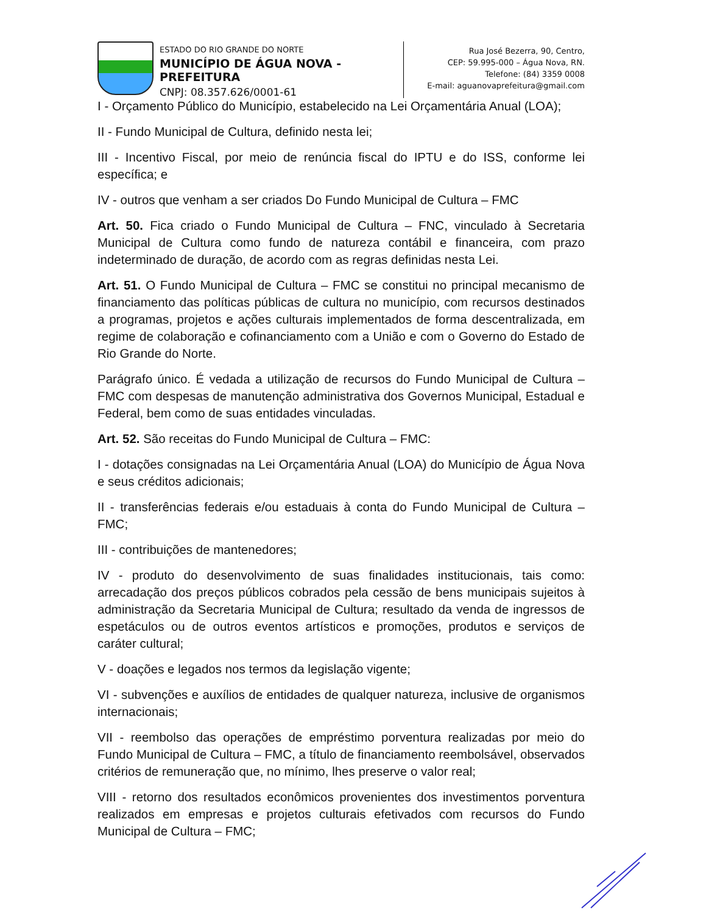ESTADO DO RIO GRANDE DO NORTE
MUNICÍPIO DE ÁGUA NOVA - PREFEITURA
CNPJ: 08.357.626/0001-61
Rua José Bezerra, 90, Centro,
CEP: 59.995-000 – Água Nova, RN.
Telefone: (84) 3359 0008
E-mail: aguanovaprefeitura@gmail.com
I - Orçamento Público do Município, estabelecido na Lei Orçamentária Anual (LOA);
II - Fundo Municipal de Cultura, definido nesta lei;
III - Incentivo Fiscal, por meio de renúncia fiscal do IPTU e do ISS, conforme lei específica; e
IV - outros que venham a ser criados Do Fundo Municipal de Cultura – FMC
Art. 50. Fica criado o Fundo Municipal de Cultura – FNC, vinculado à Secretaria Municipal de Cultura como fundo de natureza contábil e financeira, com prazo indeterminado de duração, de acordo com as regras definidas nesta Lei.
Art. 51. O Fundo Municipal de Cultura – FMC se constitui no principal mecanismo de financiamento das políticas públicas de cultura no município, com recursos destinados a programas, projetos e ações culturais implementados de forma descentralizada, em regime de colaboração e cofinanciamento com a União e com o Governo do Estado de Rio Grande do Norte.
Parágrafo único. É vedada a utilização de recursos do Fundo Municipal de Cultura – FMC com despesas de manutenção administrativa dos Governos Municipal, Estadual e Federal, bem como de suas entidades vinculadas.
Art. 52. São receitas do Fundo Municipal de Cultura – FMC:
I - dotações consignadas na Lei Orçamentária Anual (LOA) do Município de Água Nova e seus créditos adicionais;
II - transferências federais e/ou estaduais à conta do Fundo Municipal de Cultura – FMC;
III - contribuições de mantenedores;
IV - produto do desenvolvimento de suas finalidades institucionais, tais como: arrecadação dos preços públicos cobrados pela cessão de bens municipais sujeitos à administração da Secretaria Municipal de Cultura; resultado da venda de ingressos de espetáculos ou de outros eventos artísticos e promoções, produtos e serviços de caráter cultural;
V - doações e legados nos termos da legislação vigente;
VI - subvenções e auxílios de entidades de qualquer natureza, inclusive de organismos internacionais;
VII - reembolso das operações de empréstimo porventura realizadas por meio do Fundo Municipal de Cultura – FMC, a título de financiamento reembolsável, observados critérios de remuneração que, no mínimo, lhes preserve o valor real;
VIII - retorno dos resultados econômicos provenientes dos investimentos porventura realizados em empresas e projetos culturais efetivados com recursos do Fundo Municipal de Cultura – FMC;